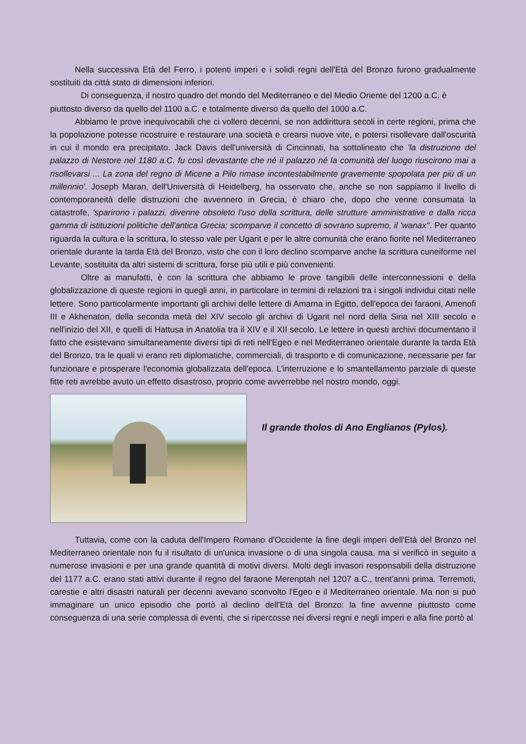Nella successiva Età del Ferro, i potenti imperi e i solidi regni dell'Età del Bronzo furono gradualmente sostituiti da città stato di dimensioni inferiori.
Di conseguenza, il nostro quadro del mondo del Mediterraneo e del Medio Oriente del 1200 a.C. è piuttosto diverso da quello del 1100 a.C. e totalmente diverso da quello del 1000 a.C.
Abbiamo le prove inequivocabili che ci vollero decenni, se non addirittura secoli in certe regioni, prima che la popolazione potesse ricostruire e restaurare una società e crearsi nuove vite, e potersi risollevare dall'oscurità in cui il mondo era precipitato. Jack Davis dell'università di Cincinnati, ha sottolineato che 'la distruzione del palazzo di Nestore nel 1180 a.C. fu così devastante che né il palazzo né la comunità del luogo riuscirono mai a risollevarsi ... La zona del regno di Micene a Pilo rimase incontestabilmente gravemente spopolata per più di un millennio'. Joseph Maran, dell'Università di Heidelberg, ha osservato che, anche se non sappiamo il livello di contemporaneità delle distruzioni che avvennero in Grecia, è chiaro che, dopo che venne consumata la catastrofe, 'sparirono i palazzi, divenne obsoleto l'uso della scrittura, delle strutture amministrative e dalla ricca gamma di istituzioni politiche dell'antica Grecia; scomparve il concetto di sovrano supremo, il 'wanax''. Per quanto riguarda la cultura e la scrittura, lo stesso vale per Ugarit e per le altre comunità che erano fiorite nel Mediterraneo orientale durante la tarda Età del Bronzo, visto che con il loro declino scomparve anche la scrittura cuneiforme nel Levante, sostituita da altri sistemi di scrittura, forse più utili e più convenienti.
Oltre ai manufatti, è con la scrittura che abbiamo le prove tangibili delle interconnessioni e della globalizzazione di queste regioni in quegli anni, in particolare in termini di relazioni tra i singoli individui citati nelle lettere. Sono particolarmente importanti gli archivi delle lettere di Amarna in Egitto, dell'epoca dei faraoni, Amenofi III e Akhenaton, della seconda metà del XIV secolo gli archivi di Ugarit nel nord della Siria nel XIII secolo e nell'inizio del XII, e quelli di Hattusa in Anatolia tra il XIV e il XII secolo. Le lettere in questi archivi documentano il fatto che esistevano simultaneamente diversi tipi di reti nell'Egeo e nel Mediterraneo orientale durante la tarda Età del Bronzo, tra le quali vi erano reti diplomatiche, commerciali, di trasporto e di comunicazione, necessarie per far funzionare e prosperare l'economia globalizzata dell'epoca. L'interruzione e lo smantellamento parziale di queste fitte reti avrebbe avuto un effetto disastroso, proprio come avverrebbe nel nostro mondo, oggi.
Il grande tholos di Ano Englianos (Pylos).
Tuttavia, come con la caduta dell'Impero Romano d'Occidente la fine degli imperi dell'Età del Bronzo nel Mediterraneo orientale non fu il risultato di un'unica invasione o di una singola causa, ma si verificò in seguito a numerose invasioni e per una grande quantità di motivi diversi. Molti degli invasori responsabili della distruzione del 1177 a.C. erano stati attivi durante il regno del faraone Merenptah nel 1207 a.C., trent'anni prima. Terremoti, carestie e altri disastri naturali per decenni avevano sconvolto l'Egeo e il Mediterraneo orientale. Ma non si può immaginare un unico episodio che portò al declino dell'Età del Bronzo: la fine avvenne piuttosto come conseguenza di una serie complessa di eventi, che si ripercosse nei diversi regni e negli imperi e alla fine portò al